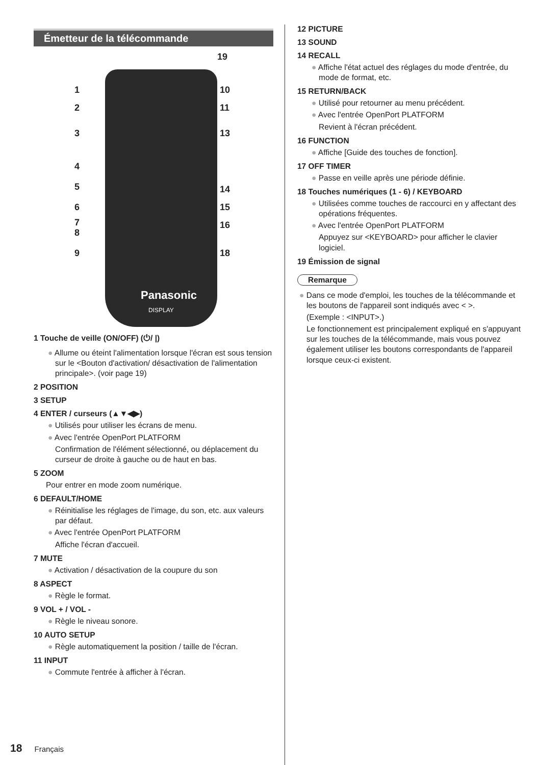Émetteur de la télécommande
19
1 10
2 11
3 13
4
5 14
6 15
7
8
16
9 18
Panasonic
DISPLAY
1 Touche de veille (ON/OFF) (⏻/ |)
● Allume ou éteint l'alimentation lorsque l'écran est sous tension sur le <Bouton d'activation/ désactivation de l'alimentation principale>. (voir page 19)
2 POSITION
3 SETUP
4 ENTER / curseurs (▲▼◀▶)
● Utilisés pour utiliser les écrans de menu.
● Avec l'entrée OpenPort PLATFORM
Confirmation de l'élément sélectionné, ou déplacement du curseur de droite à gauche ou de haut en bas.
5 ZOOM
Pour entrer en mode zoom numérique.
6 DEFAULT/HOME
● Réinitialise les réglages de l'image, du son, etc. aux valeurs par défaut.
● Avec l'entrée OpenPort PLATFORM
Affiche l'écran d'accueil.
7 MUTE
● Activation / désactivation de la coupure du son
8 ASPECT
● Règle le format.
9 VOL + / VOL -
● Règle le niveau sonore.
10 AUTO SETUP
● Règle automatiquement la position / taille de l'écran.
11 INPUT
● Commute l'entrée à afficher à l'écran.
12 PICTURE
13 SOUND
14 RECALL
● Affiche l'état actuel des réglages du mode d'entrée, du mode de format, etc.
15 RETURN/BACK
● Utilisé pour retourner au menu précédent.
● Avec l'entrée OpenPort PLATFORM
Revient à l'écran précédent.
16 FUNCTION
● Affiche [Guide des touches de fonction].
17 OFF TIMER
● Passe en veille après une période définie.
18 Touches numériques (1 - 6) / KEYBOARD
● Utilisées comme touches de raccourci en y affectant des opérations fréquentes.
● Avec l'entrée OpenPort PLATFORM
Appuyez sur <KEYBOARD> pour afficher le clavier logiciel.
19 Émission de signal
Remarque
● Dans ce mode d'emploi, les touches de la télécommande et les boutons de l'appareil sont indiqués avec < >.
(Exemple : <INPUT>.)
Le fonctionnement est principalement expliqué en s'appuyant sur les touches de la télécommande, mais vous pouvez également utiliser les boutons correspondants de l'appareil lorsque ceux-ci existent.
18 Français